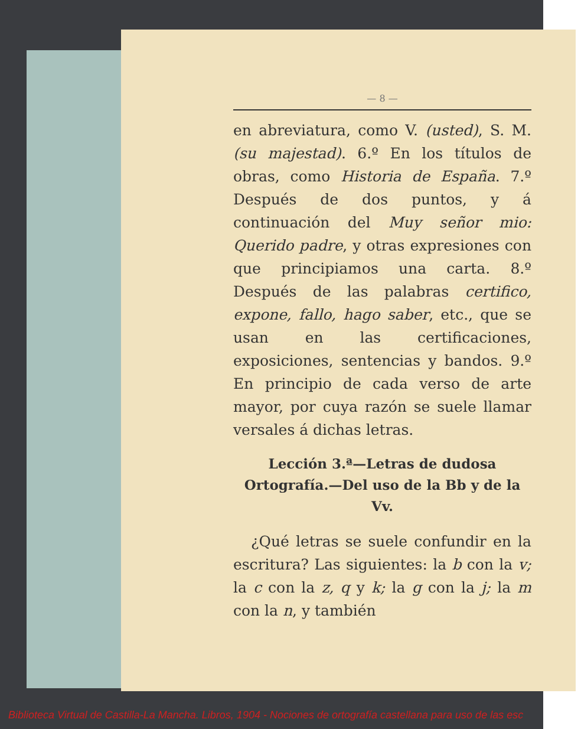— 8 —
en abreviatura, como V. (usted), S. M. (su majestad). 6.º En los títulos de obras, como Historia de España. 7.º Después de dos puntos, y á continuación del Muy señor mio: Querido padre, y otras expresiones con que principiamos una carta. 8.º Después de las palabras certifico, expone, fallo, hago saber, etc., que se usan en las certificaciones, exposiciones, sentencias y bandos. 9.º En principio de cada verso de arte mayor, por cuya razón se suele llamar versales á dichas letras.
Lección 3.ª—Letras de dudosa Ortografía.—Del uso de la Bb y de la Vv.
¿Qué letras se suele confundir en la escritura? Las siguientes: la b con la v; la c con la z, q y k; la g con la j; la m con la n, y también
Biblioteca Virtual de Castilla-La Mancha. Libros, 1904 - Nociones de ortografía castellana para uso de las esc